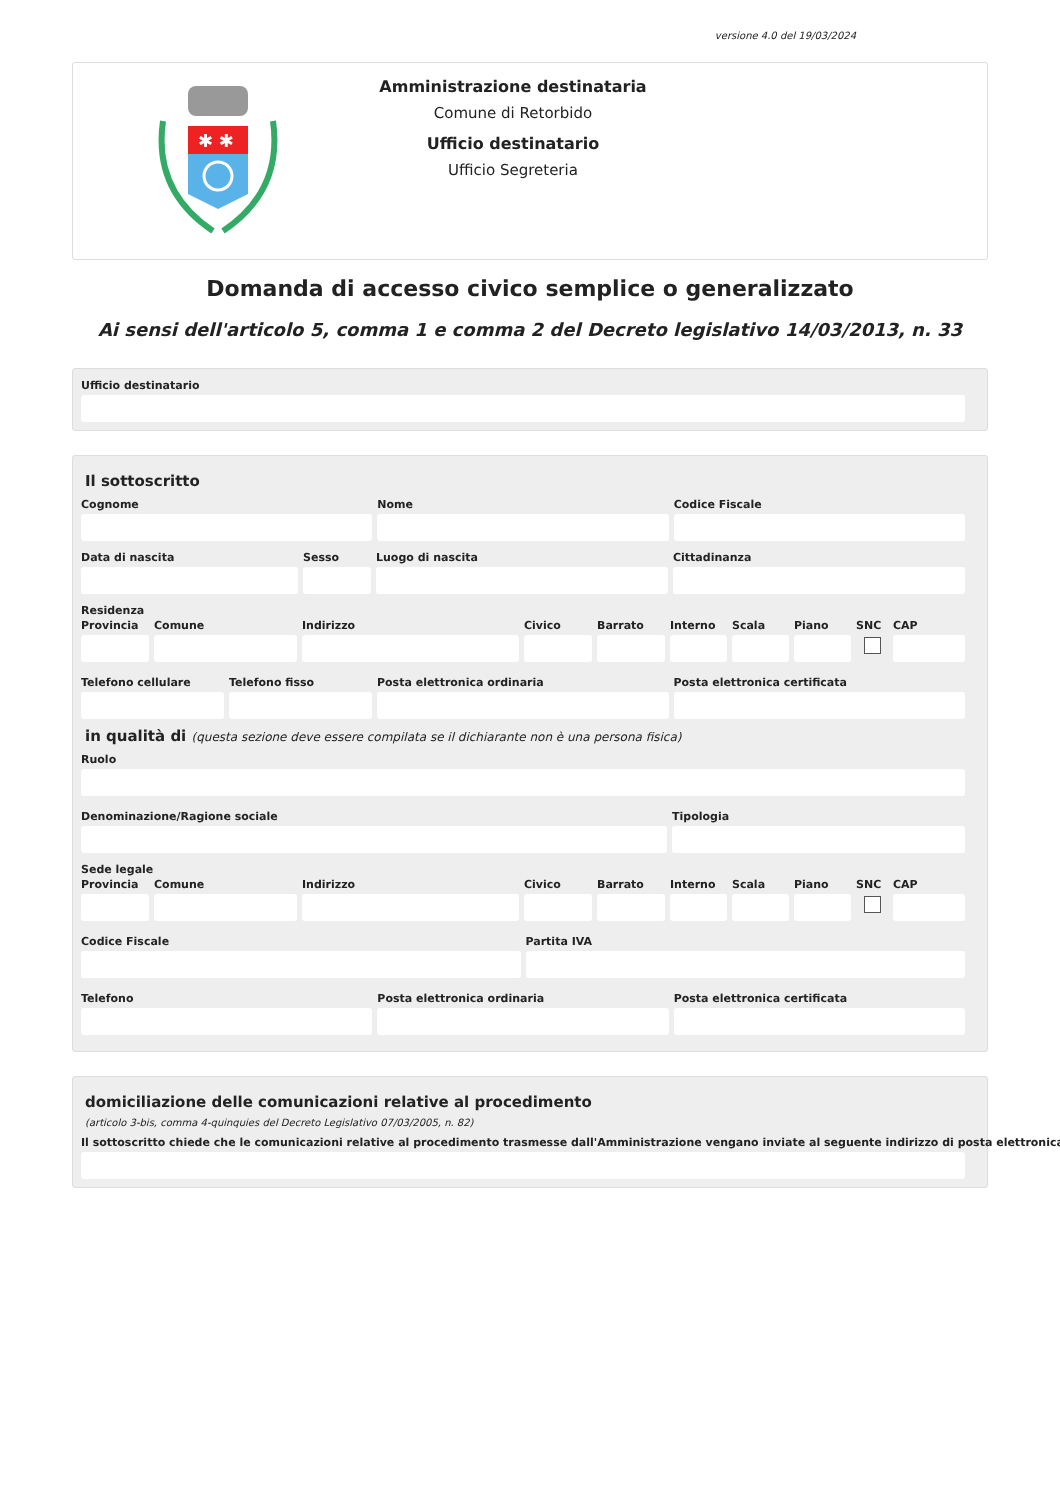versione 4.0 del 19/03/2024
✱ ✱
Amministrazione destinataria
Comune di Retorbido
Ufficio destinatario
Ufficio Segreteria
Domanda di accesso civico semplice o generalizzato
Ai sensi dell'articolo 5, comma 1 e comma 2 del Decreto legislativo 14/03/2013, n. 33
Ufficio destinatario
Il sottoscritto
Cognome Nome Codice Fiscale
Data di nascita Sesso Luogo di nascita Cittadinanza
Residenza
Provincia
Comune Indirizzo Civico Barrato Interno
Scala Piano SNC CAP
Telefono cellulare
Telefono fisso Posta elettronica ordinaria Posta elettronica certificata
in qualità di (questa sezione deve essere compilata se il dichiarante non è una persona fisica)
Ruolo
Denominazione/Ragione sociale Tipologia
Sede legale
Provincia
Comune Indirizzo Civico Barrato Interno
Scala Piano SNC CAP
Codice Fiscale Partita IVA
Telefono Posta elettronica ordinaria Posta elettronica certificata
domiciliazione delle comunicazioni relative al procedimento
(articolo 3-bis, comma 4-quinquies del Decreto Legislativo 07/03/2005, n. 82)
Il sottoscritto chiede che le comunicazioni relative al procedimento trasmesse dall'Amministrazione vengano inviate al seguente indirizzo di posta elettronica